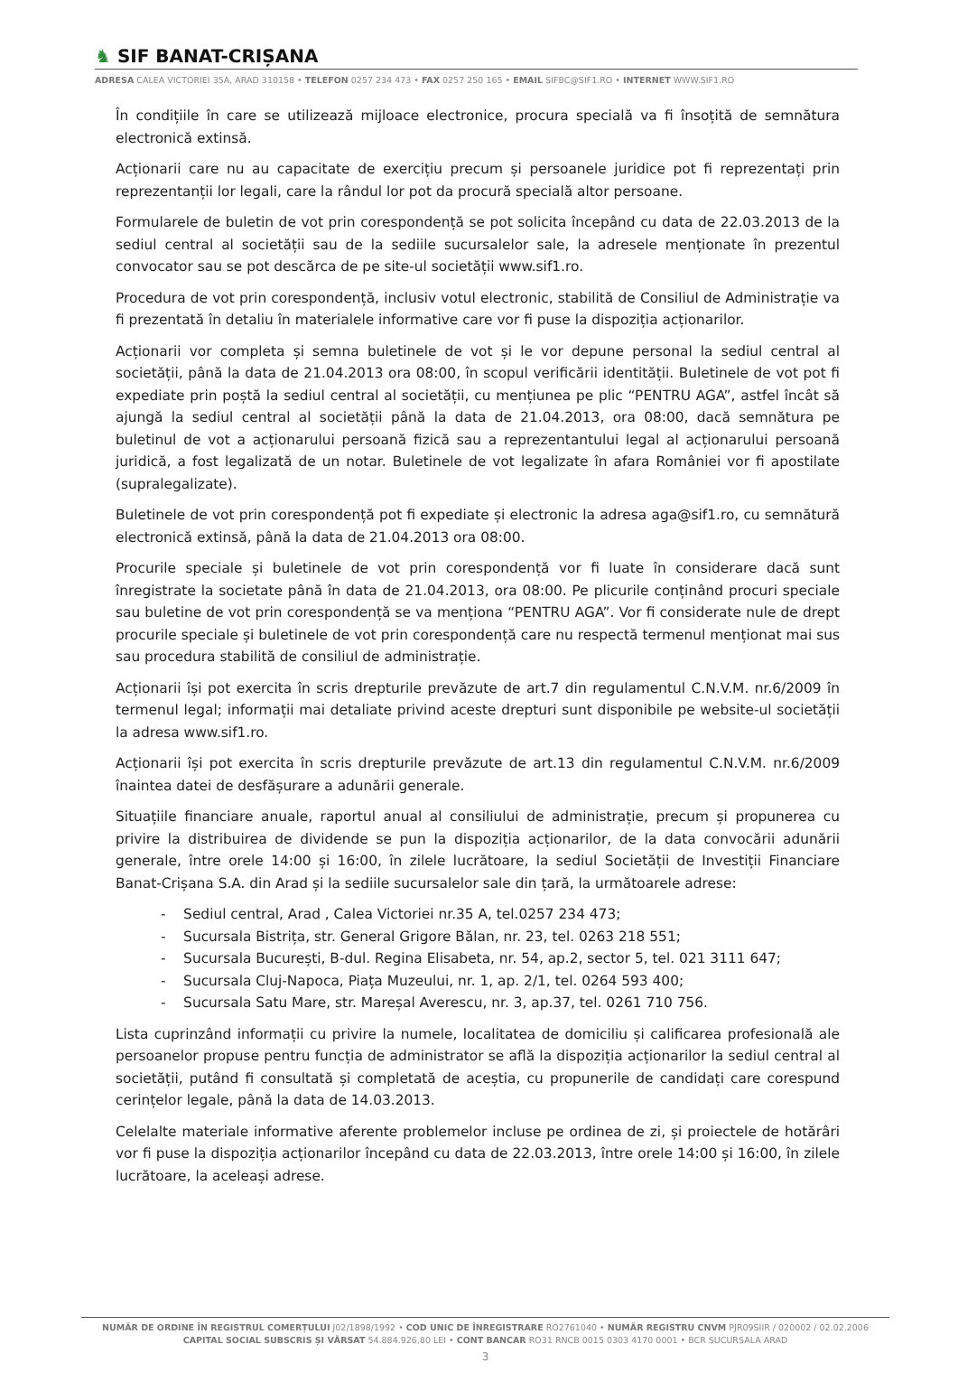♞ SIF BANAT-CRIȘANA
ADRESA CALEA VICTORIEI 35A, ARAD 310158 • TELEFON 0257 234 473 • FAX 0257 250 165 • EMAIL SIFBC@SIF1.RO • INTERNET WWW.SIF1.RO
În condițiile în care se utilizează mijloace electronice, procura specială va fi însoțită de semnătura electronică extinsă.
Acționarii care nu au capacitate de exercițiu precum și persoanele juridice pot fi reprezentați prin reprezentanții lor legali, care la rândul lor pot da procură specială altor persoane.
Formularele de buletin de vot prin corespondență se pot solicita începând cu data de 22.03.2013 de la sediul central al societății sau de la sediile sucursalelor sale, la adresele menționate în prezentul convocator sau se pot descărca de pe site-ul societății www.sif1.ro.
Procedura de vot prin corespondență, inclusiv votul electronic, stabilită de Consiliul de Administrație va fi prezentată în detaliu în materialele informative care vor fi puse la dispoziția acționarilor.
Acționarii vor completa și semna buletinele de vot și le vor depune personal la sediul central al societății, până la data de 21.04.2013 ora 08:00, în scopul verificării identității. Buletinele de vot pot fi expediate prin poștă la sediul central al societății, cu mențiunea pe plic “PENTRU AGA”, astfel încât să ajungă la sediul central al societății până la data de 21.04.2013, ora 08:00, dacă semnătura pe buletinul de vot a acționarului persoană fizică sau a reprezentantului legal al acționarului persoană juridică, a fost legalizată de un notar. Buletinele de vot legalizate în afara României vor fi apostilate (supralegalizate).
Buletinele de vot prin corespondență pot fi expediate și electronic la adresa aga@sif1.ro, cu semnătură electronică extinsă, până la data de 21.04.2013 ora 08:00.
Procurile speciale și buletinele de vot prin corespondență vor fi luate în considerare dacă sunt înregistrate la societate până în data de 21.04.2013, ora 08:00. Pe plicurile conținând procuri speciale sau buletine de vot prin corespondență se va menționa “PENTRU AGA”. Vor fi considerate nule de drept procurile speciale și buletinele de vot prin corespondență care nu respectă termenul menționat mai sus sau procedura stabilită de consiliul de administrație.
Acționarii își pot exercita în scris drepturile prevăzute de art.7 din regulamentul C.N.V.M. nr.6/2009 în termenul legal; informații mai detaliate privind aceste drepturi sunt disponibile pe website-ul societății la adresa www.sif1.ro.
Acționarii își pot exercita în scris drepturile prevăzute de art.13 din regulamentul C.N.V.M. nr.6/2009 înaintea datei de desfășurare a adunării generale.
Situațiile financiare anuale, raportul anual al consiliului de administrație, precum și propunerea cu privire la distribuirea de dividende se pun la dispoziția acționarilor, de la data convocării adunării generale, între orele 14:00 și 16:00, în zilele lucrătoare, la sediul Societății de Investiții Financiare Banat-Crișana S.A. din Arad și la sediile sucursalelor sale din țară, la următoarele adrese:
- Sediul central, Arad , Calea Victoriei nr.35 A, tel.0257 234 473;
- Sucursala Bistrița, str. General Grigore Bălan, nr. 23, tel. 0263 218 551;
- Sucursala București, B-dul. Regina Elisabeta, nr. 54, ap.2, sector 5, tel. 021 3111 647;
- Sucursala Cluj-Napoca, Piața Muzeului, nr. 1, ap. 2/1, tel. 0264 593 400;
- Sucursala Satu Mare, str. Mareșal Averescu, nr. 3, ap.37, tel. 0261 710 756.
Lista cuprinzând informații cu privire la numele, localitatea de domiciliu și calificarea profesională ale persoanelor propuse pentru funcția de administrator se află la dispoziția acționarilor la sediul central al societății, putând fi consultată și completată de aceștia, cu propunerile de candidați care corespund cerințelor legale, până la data de 14.03.2013.
Celelalte materiale informative aferente problemelor incluse pe ordinea de zi, și proiectele de hotărâri vor fi puse la dispoziția acționarilor începând cu data de 22.03.2013, între orele 14:00 și 16:00, în zilele lucrătoare, la aceleași adrese.
NUMĂR DE ORDINE ÎN REGISTRUL COMERȚULUI J02/1898/1992 • COD UNIC DE ÎNREGISTRARE RO2761040 • NUMĂR REGISTRU CNVM PJR09SIIR / 020002 / 02.02.2006
CAPITAL SOCIAL SUBSCRIS ȘI VĂRSAT 54.884.926,80 LEI • CONT BANCAR RO31 RNCB 0015 0303 4170 0001 • BCR SUCURSALA ARAD
3